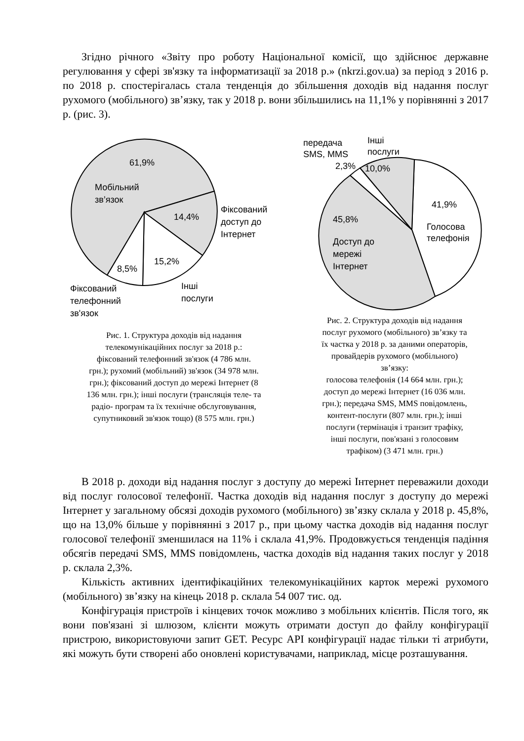Згідно річного «Звіту про роботу Національної комісії, що здійснює державне регулювання у сфері зв'язку та інформатизації за 2018 р.» (nkrzi.gov.ua) за період з 2016 р. по 2018 р. спостерігалась стала тенденція до збільшення доходів від надання послуг рухомого (мобільного) зв’язку, так у 2018 р. вони збільшились на 11,1% у порівнянні з 2017 р. (рис. 3).
61,9%
Мобільний
зв’язок
14,4%
Фіксований
доступ до
Інтернет
15,2%
8,5%
Інші
послуги
Фіксований
телефонний
зв'язок
Рис. 1. Структура доходів від надання
телекомунікаційних послуг за 2018 р.:
фіксований телефонний зв'язок (4 786 млн.
грн.); рухомий (мобільний) зв'язок (34 978 млн.
грн.); фіксований доступ до мережі Інтернет (8
136 млн. грн.); інші послуги (трансляція теле- та
радіо- програм та їх технічне обслуговування,
супутниковий зв'язок тощо) (8 575 млн. грн.)
передача
SMS, MMS
2,3%
Інші
послуги
10,0%
41,9%
Голосова
телефонія
45,8%
Доступ до
мережі
Інтернет
Рис. 2. Структура доходів від надання
послуг рухомого (мобільного) зв’язку та
їх частка у 2018 р. за даними операторів,
провайдерів рухомого (мобільного)
зв’язку:
голосова телефонія (14 664 млн. грн.);
доступ до мережі Інтернет (16 036 млн.
грн.); передача SMS, MMS повідомлень,
контент-послуги (807 млн. грн.); інші
послуги (термінація і транзит трафіку,
інші послуги, пов'язані з голосовим
трафіком) (3 471 млн. грн.)
В 2018 р. доходи від надання послуг з доступу до мережі Інтернет переважили доходи від послуг голосової телефонії. Частка доходів від надання послуг з доступу до мережі Інтернет у загальному обсязі доходів рухомого (мобільного) зв’язку склала у 2018 р. 45,8%, що на 13,0% більше у порівнянні з 2017 р., при цьому частка доходів від надання послуг голосової телефонії зменшилася на 11% і склала 41,9%. Продовжується тенденція падіння обсягів передачі SMS, MMS повідомлень, частка доходів від надання таких послуг у 2018 р. склала 2,3%.
Кількість активних ідентифікаційних телекомунікаційних карток мережі рухомого (мобільного) зв’язку на кінець 2018 р. склала 54 007 тис. од.
Конфігурація пристроїв і кінцевих точок можливо з мобільних клієнтів. Після того, як вони пов'язані зі шлюзом, клієнти можуть отримати доступ до файлу конфігурації пристрою, використовуючи запит GET. Ресурс API конфігурації надає тільки ті атрибути, які можуть бути створені або оновлені користувачами, наприклад, місце розташування.